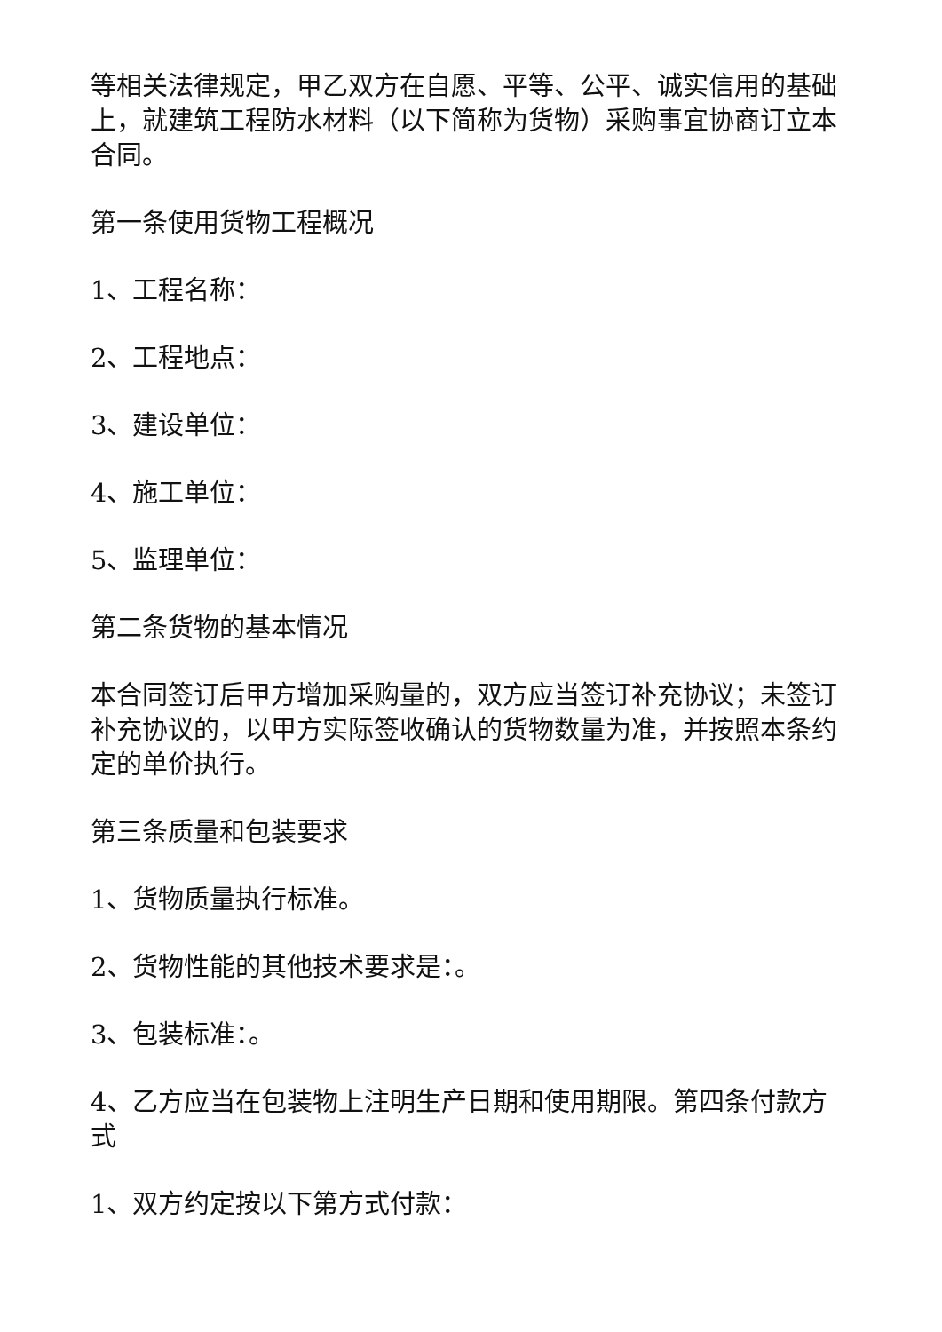等相关法律规定，甲乙双方在自愿、平等、公平、诚实信用的基础上，就建筑工程防水材料（以下简称为货物）采购事宜协商订立本合同。
第一条使用货物工程概况
1、工程名称：
2、工程地点：
3、建设单位：
4、施工单位：
5、监理单位：
第二条货物的基本情况
本合同签订后甲方增加采购量的，双方应当签订补充协议；未签订补充协议的，以甲方实际签收确认的货物数量为准，并按照本条约定的单价执行。
第三条质量和包装要求
1、货物质量执行标准。
2、货物性能的其他技术要求是：。
3、包装标准：。
4、乙方应当在包装物上注明生产日期和使用期限。第四条付款方式
1、双方约定按以下第方式付款：